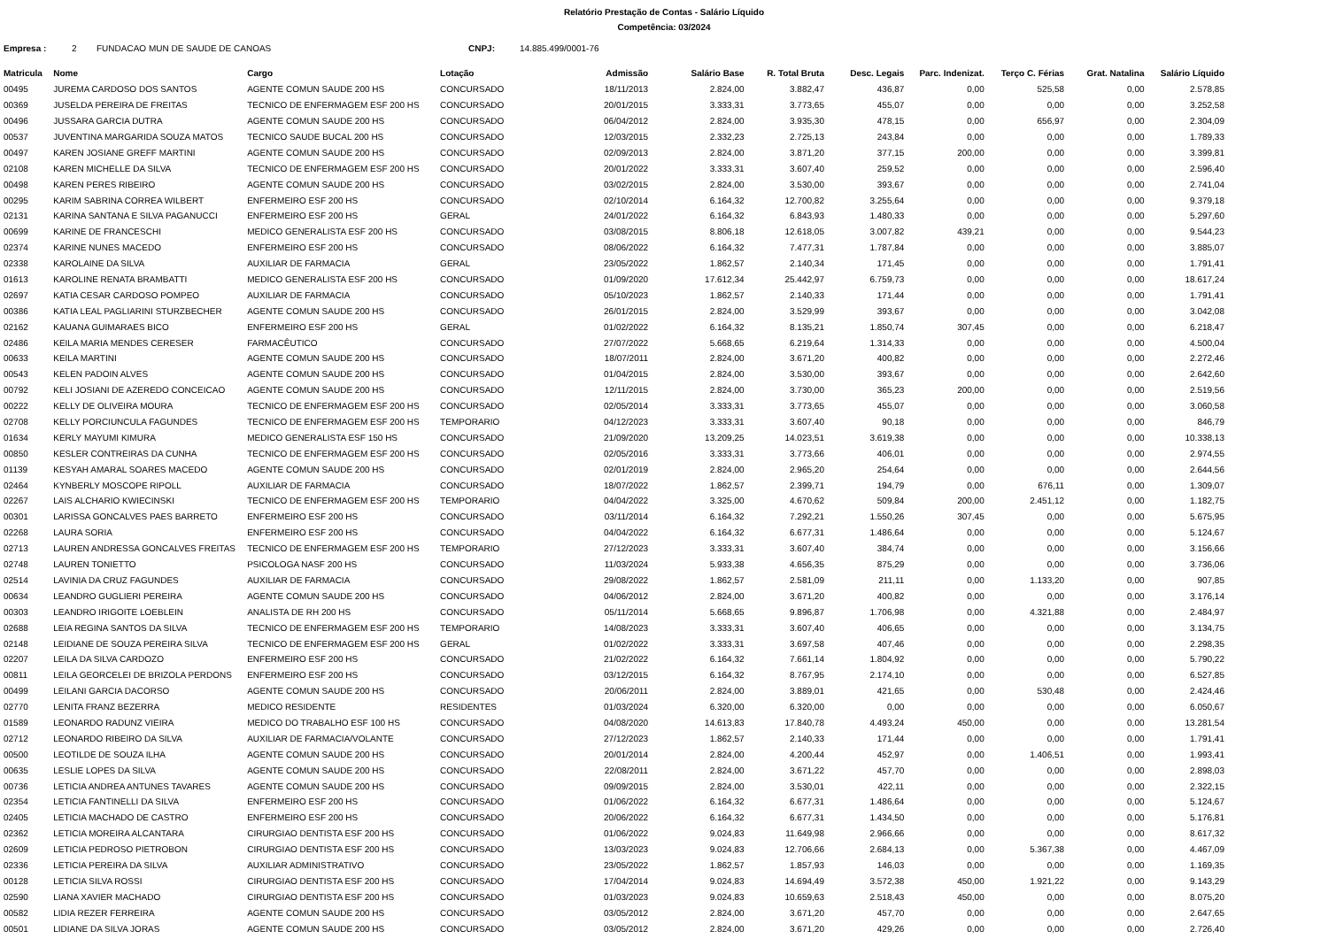Relatório Prestação de Contas - Salário Líquido
Competência: 03/2024
Empresa : 2 FUNDACAO MUN DE SAUDE DE CANOAS CNPJ: 14.885.499/0001-76
| Matricula | Nome | Cargo | Lotação | Admissão | Salário Base | R. Total Bruta | Desc. Legais | Parc. Indenizat. | Terço C. Férias | Grat. Natalina | Salário Líquido |
| --- | --- | --- | --- | --- | --- | --- | --- | --- | --- | --- | --- |
| 00495 | JUREMA CARDOSO DOS SANTOS | AGENTE COMUN SAUDE 200 HS | CONCURSADO | 18/11/2013 | 2.824,00 | 3.882,47 | 436,87 | 0,00 | 525,58 | 0,00 | 2.578,85 |
| 00369 | JUSELDA PEREIRA DE FREITAS | TECNICO DE ENFERMAGEM ESF 200 HS | CONCURSADO | 20/01/2015 | 3.333,31 | 3.773,65 | 455,07 | 0,00 | 0,00 | 0,00 | 3.252,58 |
| 00496 | JUSSARA GARCIA DUTRA | AGENTE COMUN SAUDE 200 HS | CONCURSADO | 06/04/2012 | 2.824,00 | 3.935,30 | 478,15 | 0,00 | 656,97 | 0,00 | 2.304,09 |
| 00537 | JUVENTINA MARGARIDA SOUZA MATOS | TECNICO SAUDE BUCAL 200 HS | CONCURSADO | 12/03/2015 | 2.332,23 | 2.725,13 | 243,84 | 0,00 | 0,00 | 0,00 | 1.789,33 |
| 00497 | KAREN JOSIANE GREFF MARTINI | AGENTE COMUN SAUDE 200 HS | CONCURSADO | 02/09/2013 | 2.824,00 | 3.871,20 | 377,15 | 200,00 | 0,00 | 0,00 | 3.399,81 |
| 02108 | KAREN MICHELLE DA SILVA | TECNICO DE ENFERMAGEM ESF 200 HS | CONCURSADO | 20/01/2022 | 3.333,31 | 3.607,40 | 259,52 | 0,00 | 0,00 | 0,00 | 2.596,40 |
| 00498 | KAREN PERES RIBEIRO | AGENTE COMUN SAUDE 200 HS | CONCURSADO | 03/02/2015 | 2.824,00 | 3.530,00 | 393,67 | 0,00 | 0,00 | 0,00 | 2.741,04 |
| 00295 | KARIM SABRINA CORREA WILBERT | ENFERMEIRO ESF 200 HS | CONCURSADO | 02/10/2014 | 6.164,32 | 12.700,82 | 3.255,64 | 0,00 | 0,00 | 0,00 | 9.379,18 |
| 02131 | KARINA SANTANA E SILVA PAGANUCCI | ENFERMEIRO ESF 200 HS | GERAL | 24/01/2022 | 6.164,32 | 6.843,93 | 1.480,33 | 0,00 | 0,00 | 0,00 | 5.297,60 |
| 00699 | KARINE DE FRANCESCHI | MEDICO GENERALISTA ESF 200 HS | CONCURSADO | 03/08/2015 | 8.806,18 | 12.618,05 | 3.007,82 | 439,21 | 0,00 | 0,00 | 9.544,23 |
| 02374 | KARINE NUNES MACEDO | ENFERMEIRO ESF 200 HS | CONCURSADO | 08/06/2022 | 6.164,32 | 7.477,31 | 1.787,84 | 0,00 | 0,00 | 0,00 | 3.885,07 |
| 02338 | KAROLAINE DA SILVA | AUXILIAR DE FARMACIA | GERAL | 23/05/2022 | 1.862,57 | 2.140,34 | 171,45 | 0,00 | 0,00 | 0,00 | 1.791,41 |
| 01613 | KAROLINE RENATA BRAMBATTI | MEDICO GENERALISTA ESF 200 HS | CONCURSADO | 01/09/2020 | 17.612,34 | 25.442,97 | 6.759,73 | 0,00 | 0,00 | 0,00 | 18.617,24 |
| 02697 | KATIA CESAR CARDOSO POMPEO | AUXILIAR DE FARMACIA | CONCURSADO | 05/10/2023 | 1.862,57 | 2.140,33 | 171,44 | 0,00 | 0,00 | 0,00 | 1.791,41 |
| 00386 | KATIA LEAL PAGLIARINI STURZBECHER | AGENTE COMUN SAUDE 200 HS | CONCURSADO | 26/01/2015 | 2.824,00 | 3.529,99 | 393,67 | 0,00 | 0,00 | 0,00 | 3.042,08 |
| 02162 | KAUANA GUIMARAES BICO | ENFERMEIRO ESF 200 HS | GERAL | 01/02/2022 | 6.164,32 | 8.135,21 | 1.850,74 | 307,45 | 0,00 | 0,00 | 6.218,47 |
| 02486 | KEILA MARIA MENDES CERESER | FARMACÊUTICO | CONCURSADO | 27/07/2022 | 5.668,65 | 6.219,64 | 1.314,33 | 0,00 | 0,00 | 0,00 | 4.500,04 |
| 00633 | KEILA MARTINI | AGENTE COMUN SAUDE 200 HS | CONCURSADO | 18/07/2011 | 2.824,00 | 3.671,20 | 400,82 | 0,00 | 0,00 | 0,00 | 2.272,46 |
| 00543 | KELEN PADOIN ALVES | AGENTE COMUN SAUDE 200 HS | CONCURSADO | 01/04/2015 | 2.824,00 | 3.530,00 | 393,67 | 0,00 | 0,00 | 0,00 | 2.642,60 |
| 00792 | KELI JOSIANI DE AZEREDO CONCEICAO | AGENTE COMUN SAUDE 200 HS | CONCURSADO | 12/11/2015 | 2.824,00 | 3.730,00 | 365,23 | 200,00 | 0,00 | 0,00 | 2.519,56 |
| 00222 | KELLY DE OLIVEIRA MOURA | TECNICO DE ENFERMAGEM ESF 200 HS | CONCURSADO | 02/05/2014 | 3.333,31 | 3.773,65 | 455,07 | 0,00 | 0,00 | 0,00 | 3.060,58 |
| 02708 | KELLY PORCIUNCULA FAGUNDES | TECNICO DE ENFERMAGEM ESF 200 HS | TEMPORARIO | 04/12/2023 | 3.333,31 | 3.607,40 | 90,18 | 0,00 | 0,00 | 0,00 | 846,79 |
| 01634 | KERLY MAYUMI KIMURA | MEDICO GENERALISTA ESF 150 HS | CONCURSADO | 21/09/2020 | 13.209,25 | 14.023,51 | 3.619,38 | 0,00 | 0,00 | 0,00 | 10.338,13 |
| 00850 | KESLER CONTREIRAS DA CUNHA | TECNICO DE ENFERMAGEM ESF 200 HS | CONCURSADO | 02/05/2016 | 3.333,31 | 3.773,66 | 406,01 | 0,00 | 0,00 | 0,00 | 2.974,55 |
| 01139 | KESYAH AMARAL SOARES MACEDO | AGENTE COMUN SAUDE 200 HS | CONCURSADO | 02/01/2019 | 2.824,00 | 2.965,20 | 254,64 | 0,00 | 0,00 | 0,00 | 2.644,56 |
| 02464 | KYNBERLY MOSCOPE RIPOLL | AUXILIAR DE FARMACIA | CONCURSADO | 18/07/2022 | 1.862,57 | 2.399,71 | 194,79 | 0,00 | 676,11 | 0,00 | 1.309,07 |
| 02267 | LAIS ALCHARIO KWIECINSKI | TECNICO DE ENFERMAGEM ESF 200 HS | TEMPORARIO | 04/04/2022 | 3.325,00 | 4.670,62 | 509,84 | 200,00 | 2.451,12 | 0,00 | 1.182,75 |
| 00301 | LARISSA GONCALVES PAES BARRETO | ENFERMEIRO ESF 200 HS | CONCURSADO | 03/11/2014 | 6.164,32 | 7.292,21 | 1.550,26 | 307,45 | 0,00 | 0,00 | 5.675,95 |
| 02268 | LAURA SORIA | ENFERMEIRO ESF 200 HS | CONCURSADO | 04/04/2022 | 6.164,32 | 6.677,31 | 1.486,64 | 0,00 | 0,00 | 0,00 | 5.124,67 |
| 02713 | LAUREN ANDRESSA GONCALVES FREITAS | TECNICO DE ENFERMAGEM ESF 200 HS | TEMPORARIO | 27/12/2023 | 3.333,31 | 3.607,40 | 384,74 | 0,00 | 0,00 | 0,00 | 3.156,66 |
| 02748 | LAUREN TONIETTO | PSICOLOGA NASF 200 HS | CONCURSADO | 11/03/2024 | 5.933,38 | 4.656,35 | 875,29 | 0,00 | 0,00 | 0,00 | 3.736,06 |
| 02514 | LAVINIA DA CRUZ FAGUNDES | AUXILIAR DE FARMACIA | CONCURSADO | 29/08/2022 | 1.862,57 | 2.581,09 | 211,11 | 0,00 | 1.133,20 | 0,00 | 907,85 |
| 00634 | LEANDRO GUGLIERI PEREIRA | AGENTE COMUN SAUDE 200 HS | CONCURSADO | 04/06/2012 | 2.824,00 | 3.671,20 | 400,82 | 0,00 | 0,00 | 0,00 | 3.176,14 |
| 00303 | LEANDRO IRIGOITE LOEBLEIN | ANALISTA DE RH 200 HS | CONCURSADO | 05/11/2014 | 5.668,65 | 9.896,87 | 1.706,98 | 0,00 | 4.321,88 | 0,00 | 2.484,97 |
| 02688 | LEIA REGINA SANTOS DA SILVA | TECNICO DE ENFERMAGEM ESF 200 HS | TEMPORARIO | 14/08/2023 | 3.333,31 | 3.607,40 | 406,65 | 0,00 | 0,00 | 0,00 | 3.134,75 |
| 02148 | LEIDIANE DE SOUZA PEREIRA SILVA | TECNICO DE ENFERMAGEM ESF 200 HS | GERAL | 01/02/2022 | 3.333,31 | 3.697,58 | 407,46 | 0,00 | 0,00 | 0,00 | 2.298,35 |
| 02207 | LEILA DA SILVA CARDOZO | ENFERMEIRO ESF 200 HS | CONCURSADO | 21/02/2022 | 6.164,32 | 7.661,14 | 1.804,92 | 0,00 | 0,00 | 0,00 | 5.790,22 |
| 00811 | LEILA GEORCELEI DE BRIZOLA PERDONS | ENFERMEIRO ESF 200 HS | CONCURSADO | 03/12/2015 | 6.164,32 | 8.767,95 | 2.174,10 | 0,00 | 0,00 | 0,00 | 6.527,85 |
| 00499 | LEILANI GARCIA DACORSO | AGENTE COMUN SAUDE 200 HS | CONCURSADO | 20/06/2011 | 2.824,00 | 3.889,01 | 421,65 | 0,00 | 530,48 | 0,00 | 2.424,46 |
| 02770 | LENITA FRANZ BEZERRA | MEDICO RESIDENTE | RESIDENTES | 01/03/2024 | 6.320,00 | 6.320,00 | 0,00 | 0,00 | 0,00 | 0,00 | 6.050,67 |
| 01589 | LEONARDO RADUNZ VIEIRA | MEDICO DO TRABALHO ESF 100 HS | CONCURSADO | 04/08/2020 | 14.613,83 | 17.840,78 | 4.493,24 | 450,00 | 0,00 | 0,00 | 13.281,54 |
| 02712 | LEONARDO RIBEIRO DA SILVA | AUXILIAR DE FARMACIA/VOLANTE | CONCURSADO | 27/12/2023 | 1.862,57 | 2.140,33 | 171,44 | 0,00 | 0,00 | 0,00 | 1.791,41 |
| 00500 | LEOTILDE DE SOUZA ILHA | AGENTE COMUN SAUDE 200 HS | CONCURSADO | 20/01/2014 | 2.824,00 | 4.200,44 | 452,97 | 0,00 | 1.406,51 | 0,00 | 1.993,41 |
| 00635 | LESLIE LOPES DA SILVA | AGENTE COMUN SAUDE 200 HS | CONCURSADO | 22/08/2011 | 2.824,00 | 3.671,22 | 457,70 | 0,00 | 0,00 | 0,00 | 2.898,03 |
| 00736 | LETICIA ANDREA ANTUNES TAVARES | AGENTE COMUN SAUDE 200 HS | CONCURSADO | 09/09/2015 | 2.824,00 | 3.530,01 | 422,11 | 0,00 | 0,00 | 0,00 | 2.322,15 |
| 02354 | LETICIA FANTINELLI DA SILVA | ENFERMEIRO ESF 200 HS | CONCURSADO | 01/06/2022 | 6.164,32 | 6.677,31 | 1.486,64 | 0,00 | 0,00 | 0,00 | 5.124,67 |
| 02405 | LETICIA MACHADO DE CASTRO | ENFERMEIRO ESF 200 HS | CONCURSADO | 20/06/2022 | 6.164,32 | 6.677,31 | 1.434,50 | 0,00 | 0,00 | 0,00 | 5.176,81 |
| 02362 | LETICIA MOREIRA ALCANTARA | CIRURGIAO DENTISTA ESF 200 HS | CONCURSADO | 01/06/2022 | 9.024,83 | 11.649,98 | 2.966,66 | 0,00 | 0,00 | 0,00 | 8.617,32 |
| 02609 | LETICIA PEDROSO PIETROBON | CIRURGIAO DENTISTA ESF 200 HS | CONCURSADO | 13/03/2023 | 9.024,83 | 12.706,66 | 2.684,13 | 0,00 | 5.367,38 | 0,00 | 4.467,09 |
| 02336 | LETICIA PEREIRA DA SILVA | AUXILIAR ADMINISTRATIVO | CONCURSADO | 23/05/2022 | 1.862,57 | 1.857,93 | 146,03 | 0,00 | 0,00 | 0,00 | 1.169,35 |
| 00128 | LETICIA SILVA ROSSI | CIRURGIAO DENTISTA ESF 200 HS | CONCURSADO | 17/04/2014 | 9.024,83 | 14.694,49 | 3.572,38 | 450,00 | 1.921,22 | 0,00 | 9.143,29 |
| 02590 | LIANA XAVIER MACHADO | CIRURGIAO DENTISTA ESF 200 HS | CONCURSADO | 01/03/2023 | 9.024,83 | 10.659,63 | 2.518,43 | 450,00 | 0,00 | 0,00 | 8.075,20 |
| 00582 | LIDIA REZER FERREIRA | AGENTE COMUN SAUDE 200 HS | CONCURSADO | 03/05/2012 | 2.824,00 | 3.671,20 | 457,70 | 0,00 | 0,00 | 0,00 | 2.647,65 |
| 00501 | LIDIANE DA SILVA JORAS | AGENTE COMUN SAUDE 200 HS | CONCURSADO | 03/05/2012 | 2.824,00 | 3.671,20 | 429,26 | 0,00 | 0,00 | 0,00 | 2.726,40 |